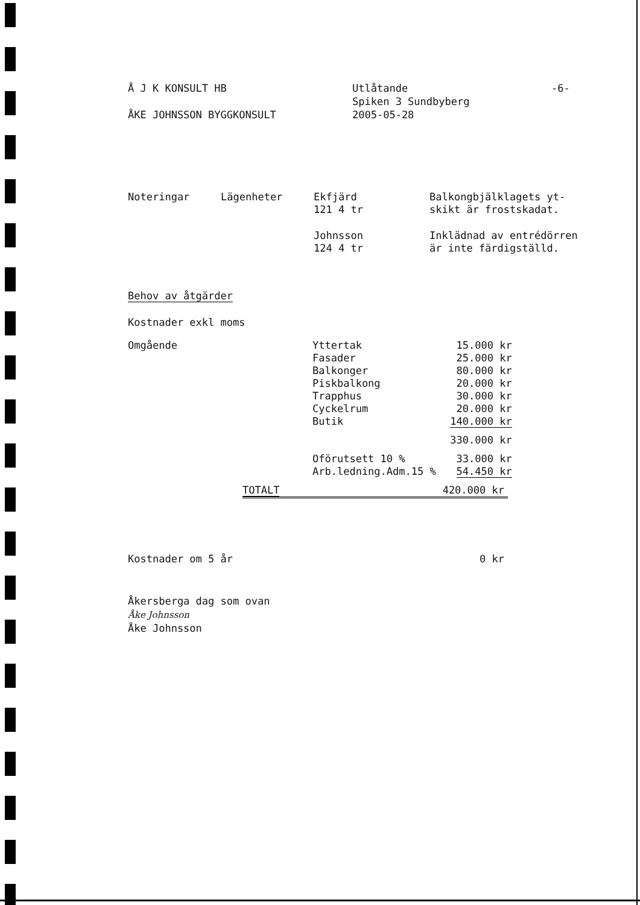Å J K KONSULT HB
ÅKE JOHNSSON BYGGKONSULT
Utlåtande
Spiken 3 Sundbyberg
2005-05-28
-6-
| Noteringar | Lägenheter | Ekfjärd 121 4 tr | Balkongbjälklagets yt- skikt är frostskadat. |
| | | Johnsson 124 4 tr | Inklädnad av entrédörren är inte färdigställd. |
Behov av åtgärder
Kostnader exkl moms
| Omgående | Yttertak Fasader Balkonger Piskbalkong Trapphus Cyckelrum Butik | 15.000 kr 25.000 kr 80.000 kr 20.000 kr 30.000 kr 20.000 kr 140.000 kr |
| | | 330.000 kr |
| | Oförutsett 10 % Arb.ledning.Adm.15 % | 33.000 kr 54.450 kr |
| TOTALT | 420.000 kr |
| Kostnader om 5 år | 0 kr |
Åkersberga dag som ovan
Åke Johnsson
Åke Johnsson